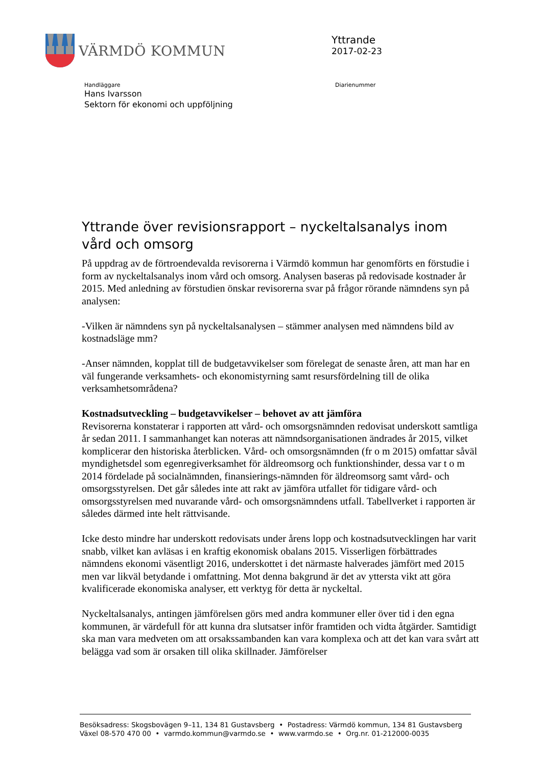VÄRMDÖ KOMMUN
Yttrande
2017-02-23
Handläggare
Hans Ivarsson
Sektorn för ekonomi och uppföljning
Diarienummer
Yttrande över revisionsrapport – nyckeltalsanalys inom vård och omsorg
På uppdrag av de förtroendevalda revisorerna i Värmdö kommun har genomförts en förstudie i form av nyckeltalsanalys inom vård och omsorg. Analysen baseras på redovisade kostnader år 2015. Med anledning av förstudien önskar revisorerna svar på frågor rörande nämndens syn på analysen:
-Vilken är nämndens syn på nyckeltalsanalysen – stämmer analysen med nämndens bild av kostnadsläge mm?
-Anser nämnden, kopplat till de budgetavvikelser som förelegat de senaste åren, att man har en väl fungerande verksamhets- och ekonomistyrning samt resursfördelning till de olika verksamhetsområdena?
Kostnadsutveckling – budgetavvikelser – behovet av att jämföra
Revisorerna konstaterar i rapporten att vård- och omsorgsnämnden redovisat underskott samtliga år sedan 2011. I sammanhanget kan noteras att nämndsorganisationen ändrades år 2015, vilket komplicerar den historiska återblicken. Vård- och omsorgsnämnden (fr o m 2015) omfattar såväl myndighetsdel som egenregiverksamhet för äldreomsorg och funktionshinder, dessa var t o m 2014 fördelade på socialnämnden, finansierings-nämnden för äldreomsorg samt vård- och omsorgsstyrelsen. Det går således inte att rakt av jämföra utfallet för tidigare vård- och omsorgsstyrelsen med nuvarande vård- och omsorgsnämndens utfall. Tabellverket i rapporten är således därmed inte helt rättvisande.
Icke desto mindre har underskott redovisats under årens lopp och kostnadsutvecklingen har varit snabb, vilket kan avläsas i en kraftig ekonomisk obalans 2015. Visserligen förbättrades nämndens ekonomi väsentligt 2016, underskottet i det närmaste halverades jämfört med 2015 men var likväl betydande i omfattning. Mot denna bakgrund är det av yttersta vikt att göra kvalificerade ekonomiska analyser, ett verktyg för detta är nyckeltal.
Nyckeltalsanalys, antingen jämförelsen görs med andra kommuner eller över tid i den egna kommunen, är värdefull för att kunna dra slutsatser inför framtiden och vidta åtgärder. Samtidigt ska man vara medveten om att orsakssambanden kan vara komplexa och att det kan vara svårt att belägga vad som är orsaken till olika skillnader. Jämförelser
Besöksadress: Skogsbovägen 9–11, 134 81 Gustavsberg • Postadress: Värmdö kommun, 134 81 Gustavsberg
Växel 08-570 470 00 • varmdo.kommun@varmdo.se • www.varmdo.se • Org.nr. 01-212000-0035